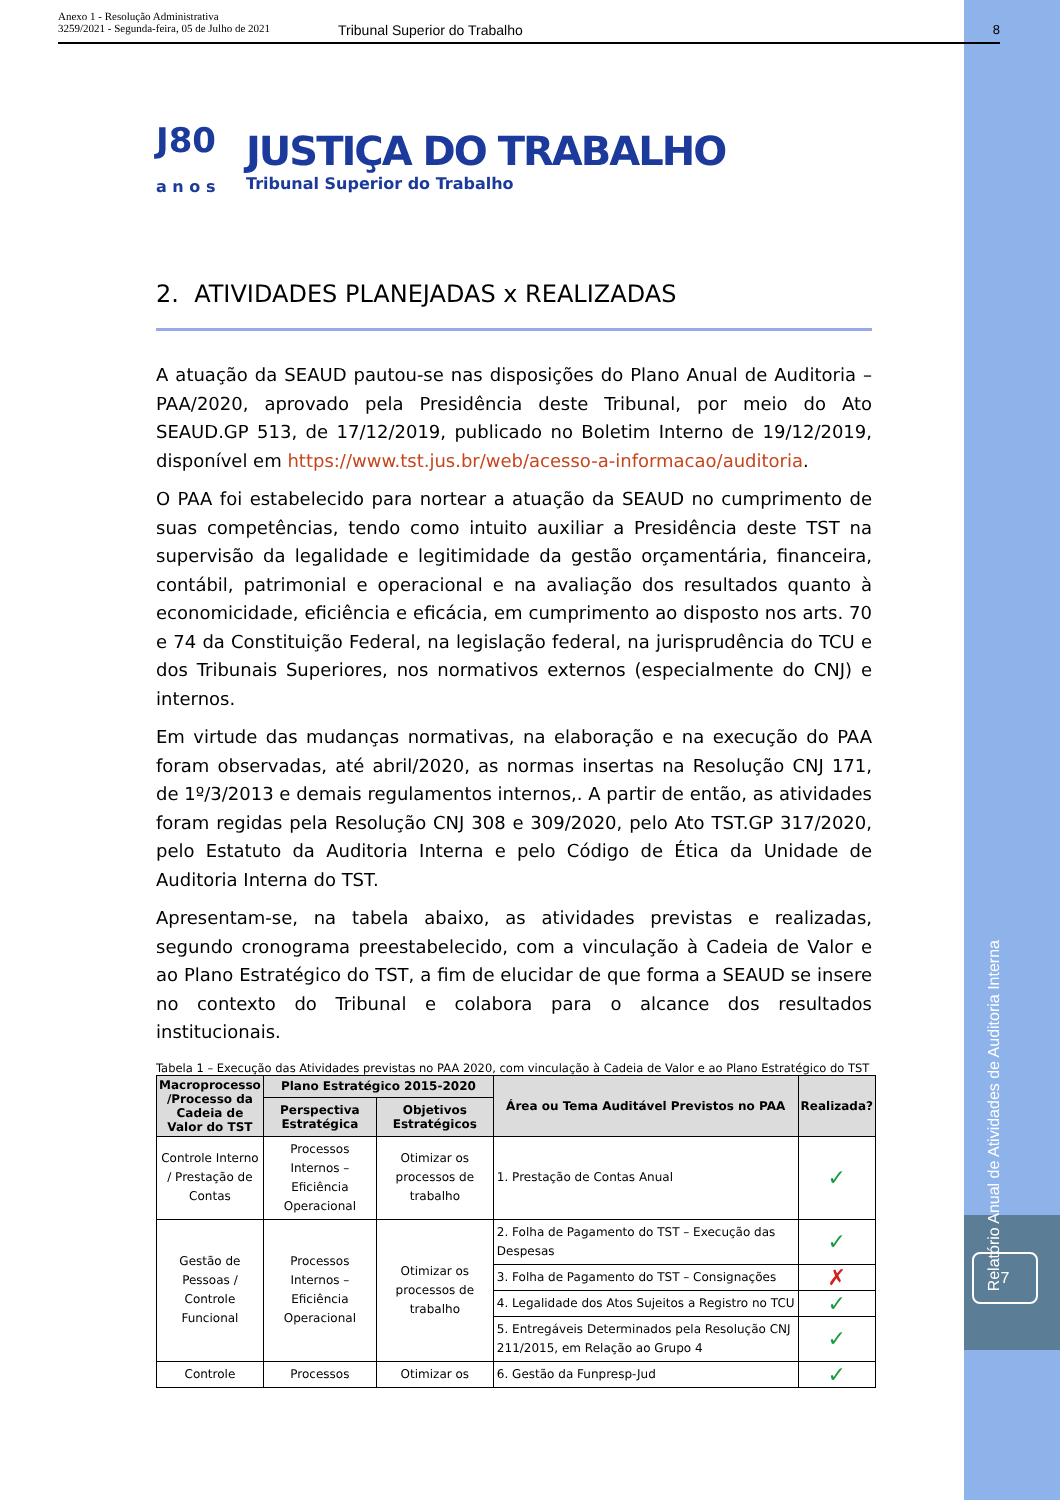Anexo 1 - Resolução Administrativa
3259/2021 - Segunda-feira, 05 de Julho de 2021
Tribunal Superior do Trabalho 8
Relatório Anual de Atividades de Auditoria Interna
7
J80
a n o s
JUSTIÇA DO TRABALHO
Tribunal Superior do Trabalho
2. ATIVIDADES PLANEJADAS x REALIZADAS
A atuação da SEAUD pautou-se nas disposições do Plano Anual de Auditoria – PAA/2020, aprovado pela Presidência deste Tribunal, por meio do Ato SEAUD.GP 513, de 17/12/2019, publicado no Boletim Interno de 19/12/2019, disponível em https://www.tst.jus.br/web/acesso-a-informacao/auditoria.
O PAA foi estabelecido para nortear a atuação da SEAUD no cumprimento de suas competências, tendo como intuito auxiliar a Presidência deste TST na supervisão da legalidade e legitimidade da gestão orçamentária, financeira, contábil, patrimonial e operacional e na avaliação dos resultados quanto à economicidade, eficiência e eficácia, em cumprimento ao disposto nos arts. 70 e 74 da Constituição Federal, na legislação federal, na jurisprudência do TCU e dos Tribunais Superiores, nos normativos externos (especialmente do CNJ) e internos.
Em virtude das mudanças normativas, na elaboração e na execução do PAA foram observadas, até abril/2020, as normas insertas na Resolução CNJ 171, de 1º/3/2013 e demais regulamentos internos,. A partir de então, as atividades foram regidas pela Resolução CNJ 308 e 309/2020, pelo Ato TST.GP 317/2020, pelo Estatuto da Auditoria Interna e pelo Código de Ética da Unidade de Auditoria Interna do TST.
Apresentam-se, na tabela abaixo, as atividades previstas e realizadas, segundo cronograma preestabelecido, com a vinculação à Cadeia de Valor e ao Plano Estratégico do TST, a fim de elucidar de que forma a SEAUD se insere no contexto do Tribunal e colabora para o alcance dos resultados institucionais.
Tabela 1 – Execução das Atividades previstas no PAA 2020, com vinculação à Cadeia de Valor e ao Plano Estratégico do TST
| Macroprocesso /Processo da Cadeia de Valor do TST | Plano Estratégico 2015-2020 | | Área ou Tema Auditável Previstos no PAA | Realizada? |
| --- | --- | --- | --- | --- |
| | Perspectiva Estratégica | Objetivos Estratégicos | | |
| Controle Interno / Prestação de Contas | Processos Internos – Eficiência Operacional | Otimizar os processos de trabalho | 1. Prestação de Contas Anual | ✓ |
| Gestão de Pessoas / Controle Funcional | Processos Internos – Eficiência Operacional | Otimizar os processos de trabalho | 2. Folha de Pagamento do TST – Execução das Despesas | ✓ |
| | | | 3. Folha de Pagamento do TST – Consignações | ✗ |
| | | | 4. Legalidade dos Atos Sujeitos a Registro no TCU | ✓ |
| | | | 5. Entregáveis Determinados pela Resolução CNJ 211/2015, em Relação ao Grupo 4 | ✓ |
| Controle | Processos | Otimizar os | 6. Gestão da Funpresp-Jud | ✓ |